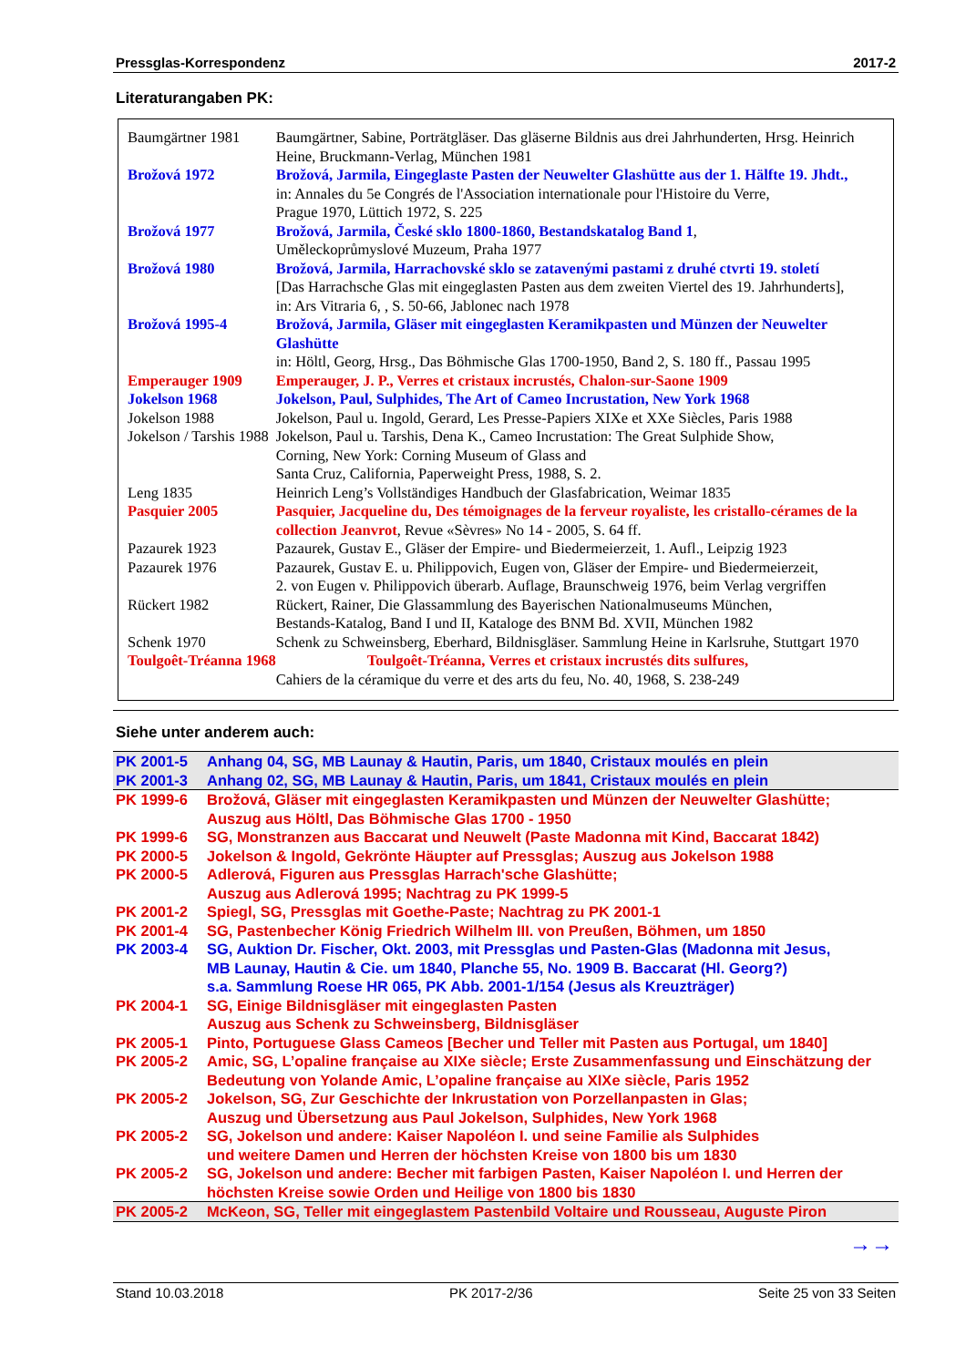Pressglas-Korrespondenz 2017-2
Literaturangaben PK:
| Baumgärtner 1981 | Baumgärtner, Sabine, Porträtgläser. Das gläserne Bildnis aus drei Jahrhunderten, Hrsg. Heinrich Heine, Bruckmann-Verlag, München 1981 |
| Brožová 1972 | Brožová, Jarmila, Eingeglaste Pasten der Neuwelter Glashütte aus der 1. Hälfte 19. Jhdt., in: Annales du 5e Congrés de l'Association internationale pour l'Histoire du Verre, Prague 1970, Lüttich 1972, S. 225 |
| Brožová 1977 | Brožová, Jarmila, České sklo 1800-1860, Bestandskatalog Band 1 , Uměleckoprůmyslové Muzeum, Praha 1977 |
| Brožová 1980 | Brožová, Jarmila, Harrachovské sklo se zatavenými pastami z druhé ctvrti 19. století [Das Harrachsche Glas mit eingeglasten Pasten aus dem zweiten Viertel des 19. Jahrhunderts], in: Ars Vitraria 6, , S. 50-66, Jablonec nach 1978 |
| Brožová 1995-4 | Brožová, Jarmila, Gläser mit eingeglasten Keramikpasten und Münzen der Neuwelter Glashütte in: Höltl, Georg, Hrsg., Das Böhmische Glas 1700-1950, Band 2, S. 180 ff., Passau 1995 |
| Emperauger 1909 | Emperauger, J. P., Verres et cristaux incrustés, Chalon-sur-Saone 1909 |
| Jokelson 1968 | Jokelson, Paul, Sulphides, The Art of Cameo Incrustation, New York 1968 |
| Jokelson 1988 | Jokelson, Paul u. Ingold, Gerard, Les Presse-Papiers XIXe et XXe Siècles, Paris 1988 |
| Jokelson / Tarshis 1988 | Jokelson, Paul u. Tarshis, Dena K., Cameo Incrustation: The Great Sulphide Show, Corning, New York: Corning Museum of Glass and Santa Cruz, California, Paperweight Press, 1988, S. 2. |
| Leng 1835 | Heinrich Leng’s Vollständiges Handbuch der Glasfabrication, Weimar 1835 |
| Pasquier 2005 | Pasquier, Jacqueline du, Des témoignages de la ferveur royaliste, les cristallo-cérames de la collection Jeanvrot , Revue «Sèvres» No 14 - 2005, S. 64 ff. |
| Pazaurek 1923 | Pazaurek, Gustav E., Gläser der Empire- und Biedermeierzeit, 1. Aufl., Leipzig 1923 |
| Pazaurek 1976 | Pazaurek, Gustav E. u. Philippovich, Eugen von, Gläser der Empire- und Biedermeierzeit, 2. von Eugen v. Philippovich überarb. Auflage, Braunschweig 1976, beim Verlag vergriffen |
| Rückert 1982 | Rückert, Rainer, Die Glassammlung des Bayerischen Nationalmuseums München, Bestands-Katalog, Band I und II, Kataloge des BNM Bd. XVII, München 1982 |
| Schenk 1970 | Schenk zu Schweinsberg, Eberhard, Bildnisgläser. Sammlung Heine in Karlsruhe, Stuttgart 1970 |
| Toulgoêt-Tréanna 1968 | Toulgoêt-Tréanna, Verres et cristaux incrustés dits sulfures, Cahiers de la céramique du verre et des arts du feu, No. 40, 1968, S. 238-249 |
Siehe unter anderem auch:
| PK 2001-5 | Anhang 04, SG, MB Launay & Hautin, Paris, um 1840, Cristaux moulés en plein |
| PK 2001-3 | Anhang 02, SG, MB Launay & Hautin, Paris, um 1841, Cristaux moulés en plein |
| PK 1999-6 | Brožová, Gläser mit eingeglasten Keramikpasten und Münzen der Neuwelter Glashütte; Auszug aus Höltl, Das Böhmische Glas 1700 - 1950 |
| PK 1999-6 | SG, Monstranzen aus Baccarat und Neuwelt (Paste Madonna mit Kind, Baccarat 1842) |
| PK 2000-5 | Jokelson & Ingold, Gekrönte Häupter auf Pressglas; Auszug aus Jokelson 1988 |
| PK 2000-5 | Adlerová, Figuren aus Pressglas Harrach'sche Glashütte; Auszug aus Adlerová 1995; Nachtrag zu PK 1999-5 |
| PK 2001-2 | Spiegl, SG, Pressglas mit Goethe-Paste; Nachtrag zu PK 2001-1 |
| PK 2001-4 | SG, Pastenbecher König Friedrich Wilhelm III. von Preußen, Böhmen, um 1850 |
| PK 2003-4 | SG, Auktion Dr. Fischer, Okt. 2003, mit Pressglas und Pasten-Glas (Madonna mit Jesus, MB Launay, Hautin & Cie. um 1840, Planche 55, No. 1909 B. Baccarat (Hl. Georg?) s.a. Sammlung Roese HR 065, PK Abb. 2001-1/154 (Jesus als Kreuzträger) |
| PK 2004-1 | SG, Einige Bildnisgläser mit eingeglasten Pasten Auszug aus Schenk zu Schweinsberg, Bildnisgläser |
| PK 2005-1 | Pinto, Portuguese Glass Cameos [Becher und Teller mit Pasten aus Portugal, um 1840] |
| PK 2005-2 | Amic, SG, L’opaline française au XIXe siècle; Erste Zusammenfassung und Einschätzung der Bedeutung von Yolande Amic, L’opaline française au XIXe siècle, Paris 1952 |
| PK 2005-2 | Jokelson, SG, Zur Geschichte der Inkrustation von Porzellanpasten in Glas; Auszug und Übersetzung aus Paul Jokelson, Sulphides, New York 1968 |
| PK 2005-2 | SG, Jokelson und andere: Kaiser Napoléon I. und seine Familie als Sulphides und weitere Damen und Herren der höchsten Kreise von 1800 bis um 1830 |
| PK 2005-2 | SG, Jokelson und andere: Becher mit farbigen Pasten, Kaiser Napoléon I. und Herren der höchsten Kreise sowie Orden und Heilige von 1800 bis 1830 |
| PK 2005-2 | McKeon, SG, Teller mit eingeglastem Pastenbild Voltaire und Rousseau, Auguste Piron |
→→
Stand 10.03.2018 PK 2017-2/36 Seite 25 von 33 Seiten